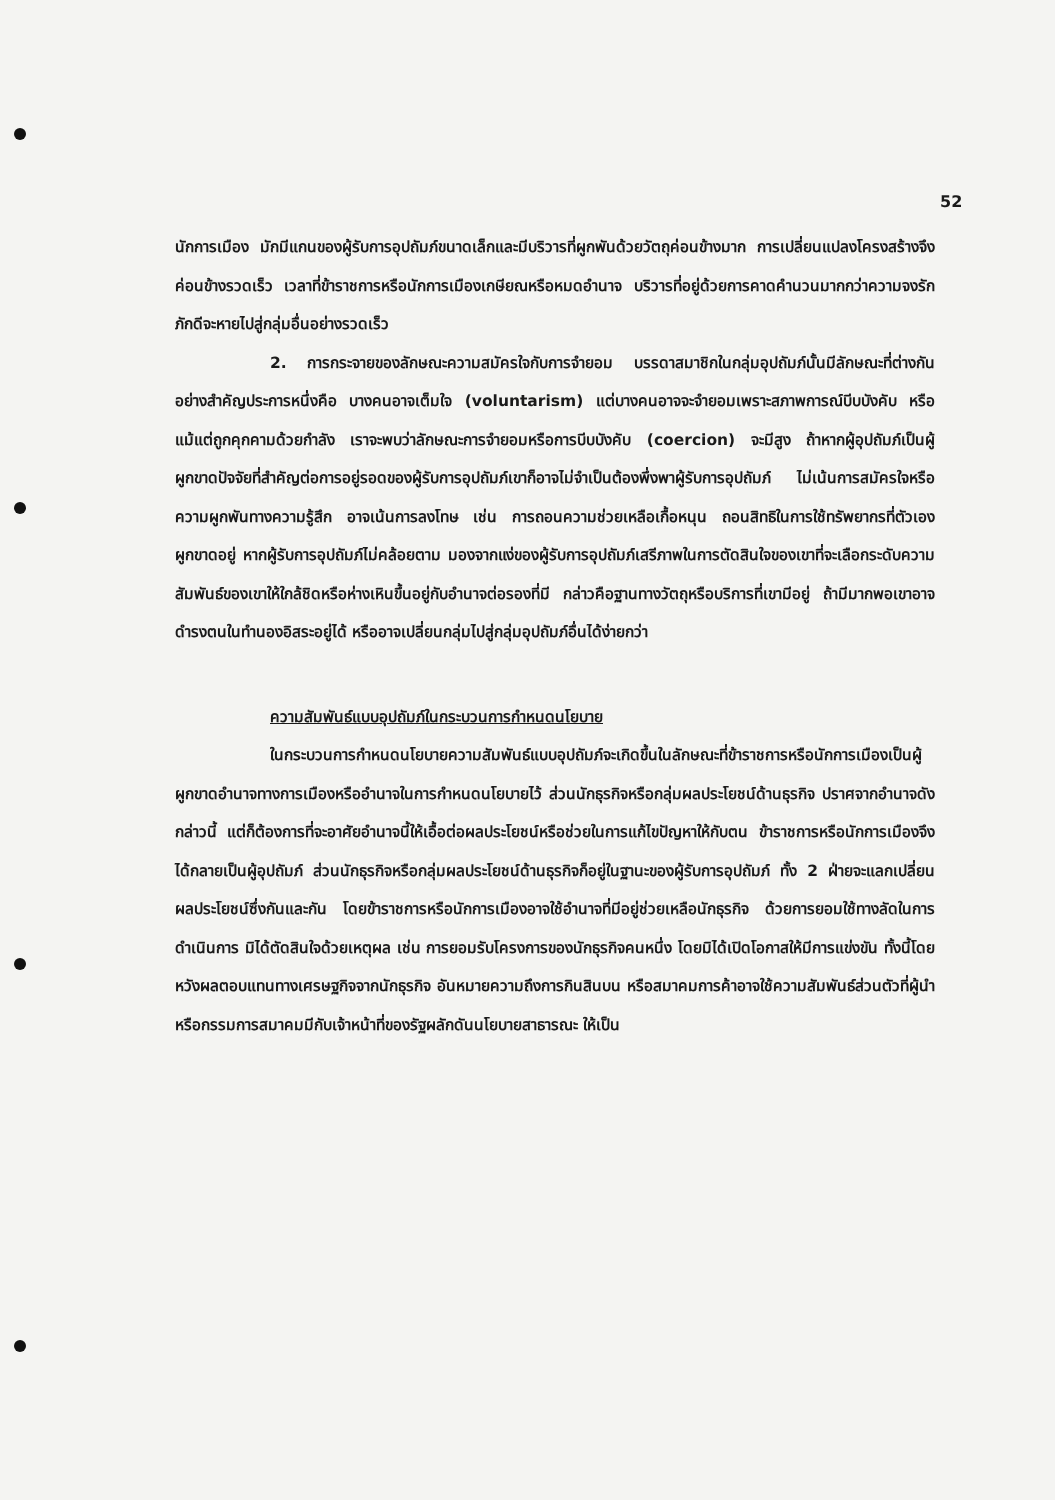52
นักการเมือง มักมีแกนของผู้รับการอุปถัมภ์ขนาดเล็กและมีบริวารที่ผูกพันด้วยวัตถุค่อนข้างมาก การเปลี่ยนแปลงโครงสร้างจึงค่อนข้างรวดเร็ว เวลาที่ข้าราชการหรือนักการเมืองเกษียณหรือหมดอำนาจ บริวารที่อยู่ด้วยการคาดคำนวนมากกว่าความจงรักภักดีจะหายไปสู่กลุ่มอื่นอย่างรวดเร็ว
2. การกระจายของลักษณะความสมัครใจกับการจำยอม บรรดาสมาชิกในกลุ่มอุปถัมภ์นั้นมีลักษณะที่ต่างกันอย่างสำคัญประการหนึ่งคือ บางคนอาจเต็มใจ (voluntarism) แต่บางคนอาจจะจำยอมเพราะสภาพการณ์บีบบังคับ หรือแม้แต่ถูกคุกคามด้วยกำลัง เราจะพบว่าลักษณะการจำยอมหรือการบีบบังคับ (coercion) จะมีสูง ถ้าหากผู้อุปถัมภ์เป็นผู้ผูกขาดปัจจัยที่สำคัญต่อการอยู่รอดของผู้รับการอุปถัมภ์เขาก็อาจไม่จำเป็นต้องพึ่งพาผู้รับการอุปถัมภ์ ไม่เน้นการสมัครใจหรือความผูกพันทางความรู้สึก อาจเน้นการลงโทษ เช่น การถอนความช่วยเหลือเกื้อหนุน ถอนสิทธิในการใช้ทรัพยากรที่ตัวเองผูกขาดอยู่ หากผู้รับการอุปถัมภ์ไม่คล้อยตาม มองจากแง่ของผู้รับการอุปถัมภ์เสรีภาพในการตัดสินใจของเขาที่จะเลือกระดับความสัมพันธ์ของเขาให้ใกล้ชิดหรือห่างเหินขึ้นอยู่กับอำนาจต่อรองที่มี กล่าวคือฐานทางวัตถุหรือบริการที่เขามีอยู่ ถ้ามีมากพอเขาอาจดำรงตนในทำนองอิสระอยู่ได้ หรืออาจเปลี่ยนกลุ่มไปสู่กลุ่มอุปถัมภ์อื่นได้ง่ายกว่า
ความสัมพันธ์แบบอุปถัมภ์ในกระบวนการกำหนดนโยบาย
ในกระบวนการกำหนดนโยบายความสัมพันธ์แบบอุปถัมภ์จะเกิดขึ้นในลักษณะที่ข้าราชการหรือนักการเมืองเป็นผู้ผูกขาดอำนาจทางการเมืองหรืออำนาจในการกำหนดนโยบายไว้ ส่วนนักธุรกิจหรือกลุ่มผลประโยชน์ด้านธุรกิจ ปราศจากอำนาจดังกล่าวนี้ แต่ก็ต้องการที่จะอาศัยอำนาจนี้ให้เอื้อต่อผลประโยชน์หรือช่วยในการแก้ไขปัญหาให้กับตน ข้าราชการหรือนักการเมืองจึงได้กลายเป็นผู้อุปถัมภ์ ส่วนนักธุรกิจหรือกลุ่มผลประโยชน์ด้านธุรกิจก็อยู่ในฐานะของผู้รับการอุปถัมภ์ ทั้ง 2 ฝ่ายจะแลกเปลี่ยนผลประโยชน์ซึ่งกันและกัน โดยข้าราชการหรือนักการเมืองอาจใช้อำนาจที่มีอยู่ช่วยเหลือนักธุรกิจ ด้วยการยอมใช้ทางลัดในการดำเนินการ มิได้ตัดสินใจด้วยเหตุผล เช่น การยอมรับโครงการของนักธุรกิจคนหนึ่ง โดยมิได้เปิดโอกาสให้มีการแข่งขัน ทั้งนี้โดยหวังผลตอบแทนทางเศรษฐกิจจากนักธุรกิจ อันหมายความถึงการกินสินบน หรือสมาคมการค้าอาจใช้ความสัมพันธ์ส่วนตัวที่ผู้นำหรือกรรมการสมาคมมีกับเจ้าหน้าที่ของรัฐผลักดันนโยบายสาธารณะ ให้เป็น